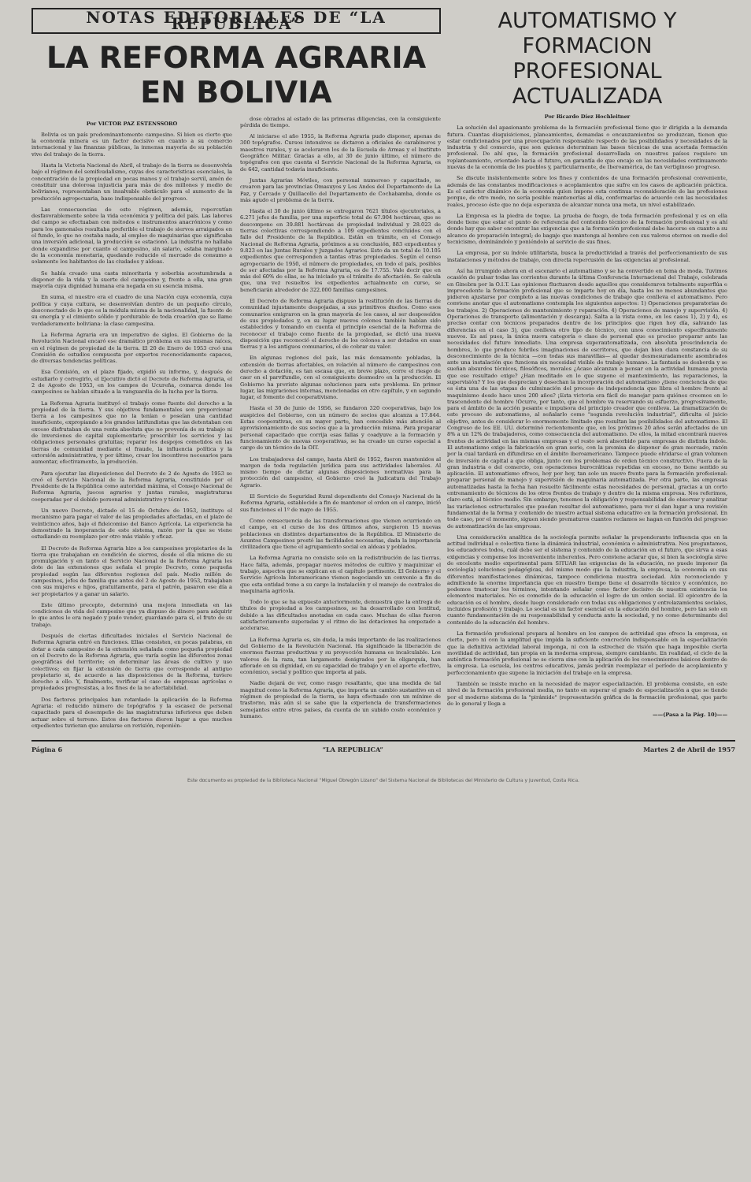NOTAS EDITORIALES DE “LA REPUBLICA”
LA REFORMA AGRARIA EN BOLIVIA
Por VICTOR PAZ ESTENSSORO
Bolivia es un país predominantemente campesino. Si bien es cierto que la economía minera es un factor decisivo en cuanto a su comercio internacional y las finanzas públicas, la inmensa mayoría de su población vive del trabajo de la tierra.
Hasta la Victoria Nacional de Abril, el trabajo de la tierra se desenvolvía bajo el régimen del semifeudalismo, cuyas dos características esenciales, la concentración de la propiedad en pocas manos y el trabajo servil, amén de constituir una dolorosa injusticia para más de dos millones y medio de bolivianos, representaban un insalvable obstáculo para el aumento de la producción agropecuaria, base indispensable del progreso.
Las consecuencias de este régimen, además, repercutían desfavorablemente sobre la vida económica y política del país. Las labores del campo se efectuaban con métodos e instrumentos anacrónicos y como para los gamonales resultaba preferible el trabajo de siervos arraigados en el fundo, lo que no costaba nada, al empleo de maquinarias que significaba una inversión adicional, la producción se estacionó. La industria no hallaba donde expandirse por cuanto el campesino, sin salario, estaba marginado de la economía monetaria, quedando reducido el mercado de consumo a solamente los habitantes de las ciudades y aldeas.
Se había creado una casta minoritaria y soberbia acostumbrada a disponer de la vida y la suerte del campesino y, frente a ella, una gran mayoría cuya dignidad humana era negada en su esencia misma.
En suma, el nuestro era el cuadro de una Nación cuya economía, cuya política y cuya cultura, se desenvolvían dentro de un pequeño círculo, desconectado de lo que es la médula misma de la nacionalidad, la fuente de su energía y el cimiento sólido y perdurable de toda creación que se llame verdaderamente boliviana: la clase campesina.
La Reforma Agraria era un imperativo de siglos. El Gobierno de la Revolución Nacional encaró ese dramático problema en sus mismas raíces, en el régimen de propiedad de la tierra. El 20 de Enero de 1953 creó una Comisión de estudios compuesta por expertos reconocidamente capaces, de diversas tendencias políticas.
Esa Comisión, en el plazo fijado, expidió su informe, y, después de estudiarlo y corregirlo, el Ejecutivo dictó el Decreto de Reforma Agraria, el 2 de Agosto de 1953, en los campos de Ucureña, comarca donde los campesinos se habían situado a la vanguardia de la lucha por la tierra.
La Reforma Agraria instituyó el trabajo como fuente del derecho a la propiedad de la tierra. Y sus objetivos fundamentales son proporcionar tierra a los campesinos que no la tenían o poseían una cantidad insuficiente, expropiando a los grandes latifundistas que las detentaban con exceso disfrutaban de una renta absoluta que no provenía de su trabajo ni de inversiones de capital suplementario; proscribir los servicios y las obligaciones personales gratuitas; reparar los despojos cometidos en las tierras de comunidad mediante el fraude, la influencia política y la extorsión administrativa, y por último, crear los incentivos necesarios para aumentar, efectivamente, la producción.
Para ejecutar las disposiciones del Decreto de 2 de Agosto de 1953 se creó el Servicio Nacional de la Reforma Agraria, constituido por el Presidente de la República como autoridad máxima, el Consejo Nacional de Reforma Agraria, jueces agrarios y juntas rurales, magistraturas cooperadas por el debido personal administrativo y técnico.
Un nuevo Decreto, dictado el 15 de Octubre de 1953, instituye el mecanismo para pagar el valor de las propiedades afectadas, en el plazo de veinticinco años, bajo el fideicomiso del Banco Agrícola. La experiencia ha demostrado la inoperancia de este sistema, razón por la que se viene estudiando su reemplazo por otro más viable y eficaz.
El Decreto de Reforma Agraria hizo a los campesinos propietarios de la tierra que trabajaban en condición de siervos, desde el día mismo de su promulgación y en tanto el Servicio Nacional de la Reforma Agraria les dote de las extensiones que señala el propio Decreto, como pequeña propiedad según las diferentes regiones del país. Medio millón de campesinos, jefes de familia que antes del 2 de Agosto de 1953, trabajaban con sus mujeres e hijos, gratuitamente, para el patrón, pasaron ese día a ser propietarios y a ganar un salario.
Este último precepto, determinó una mejora inmediata en las condiciones de vida del campesino que ya dispuso de dinero para adquirir lo que antes le era negado y pudo vender, guardando para sí, el fruto de su trabajo.
Después de ciertas dificultades iniciales el Servicio Nacional de Reforma Agraria entró en funciones. Ellas consisten, en pocas palabras, en dotar a cada campesino de la extensión señalada como pequeña propiedad en el Decreto de la Reforma Agraria, que varía según las diferentes zonas geográficas del territorio; en determinar las áreas de cultivo y uso colectivos; en fijar la extensión de tierra que corresponde al antiguo propietario si, de acuerdo a las disposiciones de la Reforma, tuviere derecho a ello. Y, finalmente, verificar el caso de empresas agrícolas o propiedades progresistas, a los fines de la no afectabilidad.
Dos factores principales han retardado la aplicación de la Reforma Agraria: el reducido número de topógrafos y la escasez de personal capacitado para el desempeño de las magistraturas inferiores que deben actuar sobre el terreno. Estos dos factores dieron lugar a que muchos expedientes tuvieran que anularse en revisión, reponién-
dose obrados al estado de las primeras diligencias, con la consiguiente pérdida de tiempo.
Al iniciarse el año 1955, la Reforma Agraria pudo disponer, apenas de 300 topógrafos. Cursos intensivos se dictaron a oficiales de carabineros y maestros rurales, y se aceleraron los de la Escuela de Armas y el Instituto Geográfico Militar. Gracias a ello, al 30 de junio último, el número de topógrafos con que cuenta el Servicio Nacional de la Reforma Agraria, es de 642, cantidad todavía insuficiente.
Juntas Agrarias Móviles, con personal numeroso y capacitado, se crearon para las provincias Omasuyos y Los Andes del Departamento de La Paz, y Cercado y Quillacollo del Departamento de Cochabamba, donde es más agudo el problema de la tierra.
Hasta el 30 de junio último se entregaron 7621 títulos ejecutoriales, a 6.271 jefes de familia, por una superficie total de 67.904 hectáreas, que se descompone en 39.881 hectáreas de propiedad individual y 28.023 de tierras colectivas correspondiendo a 109 expedientes concluidos con el fallo del Presidente de la República. Están en trámite, en el Consejo Nacional de Reforma Agraria, próximos a su conclusión, 883 expedientes y 9.823 en las Juntas Rurales y Juzgados Agrarios. Esto da un total de 10.105 expedientes que corresponden a tantas otras propiedades. Según el censo agropecuario de 1950, el número de propiedades, en todo el país, posibles de ser afectadas por la Reforma Agraria, es de 17.755. Vale decir que en más del 60% de ellas, se ha iniciado ya el trámite de afectación. Se calcula que, una vez resueltos los expedientes actualmente en curso, se beneficiarán alrededor de 322.000 familias campesinos.
El Decreto de Reforma Agraria dispuso la restitución de las tierras de comunidad injustamente despojadas, a sus primitivos dueños. Como esos comunarios emigraron en la gran mayoría de los casos, al ser desposeídos de sus propiedades y, en su lugar nuevos colones también habían sido establecidos y tomando en cuenta el principio esencial de la Reforma de reconocer el trabajo como fuente de la propiedad, se dictó una nueva disposición que reconoció el derecho de los colonos a ser dotados en esas tierras y a los antiguos comunarios, el de cobrar su valor.
En algunas regiones del país, las más densamente pobladas, la extensión de tierras afectables, en relación al número de campesinos con derecho a dotación, es tan escasa que, en breve plazo, corre el riesgo de caer en el parvifundio, con el consiguiente desmedro en la producción. El Gobierno ha previsto algunas soluciones para este problema. En primer lugar, las migraciones internas, mencionadas en otro capítulo, y en segundo lugar, el fomento del cooperativismo.
Hasta el 30 de Junio de 1956, se fundaron 320 cooperativas, bajo los auspicios del Gobierno, con un número de socios que alcanza a 17.844. Estas cooperativas, en su mayor parte, han concedido más atención al aprovisionamiento de sus socios que a la producción misma. Para preparar personal capacitado que corrija esas fallas y coadyuve a la formación y funcionamiento de nuevas cooperativas, se ha creado un curso especial a cargo de un técnico de la OIT.
Los trabajadores del campo, hasta Abril de 1952, fueron mantenidos al margen de toda regulación jurídica para sus actividades laborales. Al mismo tiempo de dictar algunas disposiciones normativas para la protección del campesino, el Gobierno creó la Judicatura del Trabajo Agrario.
El Servicio de Seguridad Rural dependiente del Consejo Nacional de la Reforma Agraria, establecido a fin de mantener el orden en el campo, inició sus funciones el 1º de mayo de 1955.
Como consecuencia de las transformaciones que vienen ocurriendo en el campo, en el curso de los dos últimos años, surgieron 15 nuevas poblaciones en distintos departamentos de la República. El Ministerio de Asuntos Campesinos prestó las facilidades necesarias, dada la importancia civilizadora que tiene el agrupamiento social en aldeas y poblados.
La Reforma Agraria no consiste solo en la redistribución de las tierras. Hace falta, además, propagar nuevos métodos de cultivo y maquinizar el trabajo, aspectos que se explican en el capítulo pertinente. El Gobierno y el Servicio Agrícola Interamericano vienen negociando un convenio a fin de que esta entidad tome a su cargo la instalación y el manejo de centrales de maquinaria agrícola.
Todo lo que se ha expuesto anteriormente, demuestra que la entrega de títulos de propiedad a los campesinos, se ha desarrollado con lentitud, debido a las dificultades anotadas en cada caso. Muchas de ellas fueron satisfactoriamente superadas y el ritmo de las dotaciones ha empezado a acelerarse.
La Reforma Agraria es, sin duda, la más importante de las realizaciones del Gobierno de la Revolución Nacional. Ha significado la liberación de enormes fuerzas productivas y su proyección humana es incalculable. Los valores de la raza, tan largamente denigrados por la oligarquía, han aflorado en su dignidad, en su capacidad de trabajo y en el aporte efectivo, económico, social y político que importa al país.
Nadie dejará de ver, como rasgo resaltante, que una medida de tal magnitud como la Reforma Agraria, que importa un cambio sustantivo en el régimen de propiedad de la tierra, se haya efectuado con un mínimo de trastorno, más aún si se sabe que la experiencia de transformaciones semejantes entre otros países, da cuenta de un subido costo económico y humano.
AUTOMATISMO Y FORMACION PROFESIONAL ACTUALIZADA
Por Ricardo Díez Hochleitner
La solución del apasionante problema de la formación profesional tiene que ir dirigida a la demanda futura. Cuantas disquisiciones, planeamientos, demandas o encauzamientos se produzcan, tienen que estar condicionados por una preocupación responsable respecto de las posibilidades y necesidades de la industria y del comercio, que son quienes determinan las bases técnicas de una acertada formación profesional. De ahí que, la formación profesional desarrollada en nuestros países requiere un replanteamiento, orientado hacia el futuro, en garantía de que encaje en las necesidades continuamente nuevas de la economía de los pueblos y, particularmente, de Iberoamérica, de tan vertiginoso progreso.
Se discute insistentemente sobre los fines y contenidos de una formación profesional conveniente, además de las constantes modificaciones o acoplamientos que sufre en los casos de aplicación práctica. Es el carácter dinámico de la economía quien impone esta continua reconsideración de las profesiones porque, de otro modo, no sería posible mantenerlas al día, conformarlas de acuerdo con las necesidades reales, proceso éste que no deja esperanza de alcanzar nunca una meta, un nivel estabilizado.
La Empresa es la piedra de toque. La prueba de fuego, de toda formación profesional y es en ella donde tiene que estar el punto de referencia del contenido técnico de la formación profesional y es ahí donde hay que saber encontrar las exigencias que a la formación profesional debe hacerse en cuanto a su alcance de preparación integral; de bagaje que mantenga al hombre con sus valores eternos en medio del tecnicismo, dominándolo y poniéndolo al servicio de sus fines.
La empresa, por su índole utilitarista, busca la productividad a través del perfeccionamiento de sus instalaciones y métodos de trabajo, con directa repercusión de las exigencias al profesional.
Así ha irrumpido ahora en el escenario el automatismo y se ha convertido en tema de moda. Tuvimos ocasión de pulsar todas las corrientes durante la última Conferencia Internacional del Trabajo, celebrada en Ginebra por la O.I.T. Las opiniones fluctuaron desde aquellos que consideraron totalmente superflúa e improcedente la formación profesional que se imparte hoy en día, hasta los no menos abundantes que pidieron ajustarse por completo a las nuevas condiciones de trabajo que conlleva el automatismo. Pero conviene anotar que el automatismo contempla los siguientes aspectos: 1) Operaciones preparatorias de los trabajos. 2) Operaciones de mantenimiento y reparación. 4) Operaciones de manejo y supervisión. 4) Operaciones de transporte (alimentación y descarga). Salta a la vista como, en los casos 1), 2) y 4), es preciso contar con técnicos preparados dentro de los principios que rigen hoy día, salvando las diferencias en el caso 3), que conlleva otro tipo de técnico, con unos conocimiento específicamente nuevos. Es así pues, la única nueva categoría o clase de personal que es preciso preparar ante las necesidades del futuro inmediato. Una empresa superautomatizada, con absoluta prescindencia de hombres, lo que produce febriles imaginaciones de escritores, que dejan bien clara constancia de su desconocimiento de la técnica —con todas sus maravillas— al quedar desmesuradamente asombrados ante una instalación que funciona sin necesidad visible de trabajo humano. La fantasía se desborda y se sueñan absurdos técnicos, filosóficos, morales ¿Acaso alcanzan a pensar en la actividad humana previa que ese resultado exige? ¿Han meditado en lo que supone el mantenimiento, las reparaciones, la supervisión? Y los que desprecian y desechan la incorporación del automatismo ¿tiene conciencia de que es ésta una de las etapas de culminación del proceso de independencia que libra el hombre frente al maquinismo desde hace unos 200 años? ¡Esta victoria era fácil de manejar para quiénes creemos en lo trascendente del hombre !Ocurre, por tanto, que el hombre va reservando su esfuerzo, progresivamente, para el ámbito de la acción pesante e impulsora del principio creador que conlleva. La dramatización de este proceso de automatismo, al señalarlo como "segunda revolución industrial", dificulta el juicio objetivo, antes de considerar lo enormemente limitado que resultan las posibilidades del automatismo. El Congreso de los EE. UU. determinó recientemente que, en los próximos 20 años serán afectados de un 8% a un 12% de trabajadores, como consecuencia del automatismo. De ellos, la mitad encontrará nuevos frentes de actividad en las mismas empresas y el resto será absorbido para empresas de distinta índole. El automatismo exige la fabricación en gran serie, con la premisa de disponer de gran mercado, razón por la cual tardará en difundirse en el ámbito iberoamericano. Tampoco puede olvidarse el gran volumen de inversión de capital a que obliga, junto con los problemas de orden técnico constructivo. Fuera de la gran industria o del comercio, con operaciones burocráticas repetidas en exceso, no tiene sentido su aplicación. El automatismo ofrece, hoy por hoy, tan solo un nuevo frente para la formación profesional: preparar personal de manejo y supervisión de maquinaria automatizada. Por otra parte, las empresas automatizadas hasta la fecha han resuelto fácilmente estas necesidades de personal, gracias a un corto entrenamiento de técnicos de los otros frentes de trabajo y dentro de la misma empresa. Nos referimos, claro está, al técnico medio. Sin embargo, tenemos la obligación y responsabilidad de observar y analizar las variaciones estructurales que puedan resultar del automatismo, para ver si dan lugar a una revisión fundamental de la forma y contenido de nuestro actual sistema educativo en la formación profesional. En todo caso, por el momento, siguen siendo prematuros cuantos reclamos se hagan en función del progreso de automatización de las empresas.
Una consideración analítica de la sociología permite señalar la preponderante influencia que en la actitud individual o colectiva tiene la dinámica industrial, económica o administrativa. Nos preguntamos, los educadores todos, cuál debe ser el sistema y contenido de la educación en el futuro, que sirva a esas exigencias y compense los inconveniente inherentes. Pero conviene aclarar que, si bien la sociología sirve de excelente medio experimental para SITUAR las exigencias de la educación, no puede imponer (la sociología) soluciones pedagógicas, del mismo modo que la industria, la empresa, la economía en sus diferentes manifestaciones dinámicas, tampoco condiciona nuestra sociedad. Aún reconociendo y admitiendo la enorme importancia que en nuestro tiempo tiene el desarrollo técnico y económico, no podemos trastocar los términos, intentando señalar como factor decisivo de nuestra existencia los elementos materiales. No es cometido de la educación el logro de un orden social. El epicentro de la educación es el hombre, desde luego considerado con todas sus obligaciones y entrelazamientos sociales, incluidos profesión y trabajo. Lo social es un factor esencial en la educación del hombre, pero tan solo en cuanto fundamentación de su responsabilidad y conducta ante la sociedad, y no como determinante del contenido de la educación del hombre.
La formación profesional prepara al hombre en los campos de actividad que ofrece la empresa, es cierto, pero ni con la amplitud que impida la suficiente concreción indispensable en la especialización que la definitiva actividad laboral imponga, ni con la estrechez de visión que haga imposible cierta movilidad de actividad, tan propia en la moderna empresa, siempre cambiante. En realidad, el ciclo de la auténtica formación profesional no se cierra sino con la aplicación de los conocimientos básicos dentro de la empresa. La escuela, los centros educativos, jamás podrán reemplazar el período de acoplamiento y perfeccionamiento que supone la iniciación del trabajo en la empresa.
También se insiste mucho en la necesidad de mayor especialización. El problema consiste, en este nivel de la formación profesional media, no tanto en superar el grado de especialización a que se tiende por el moderno sistema de la "pirámide" (representación gráfica de la formación profesional, que parte de lo general y llega a
——(Pasa a la Pág. 10)——
Página 6 “LA REPUBLICA” Martes 2 de Abril de 1957
Este documento es propiedad de la Biblioteca Nacional "Miguel Obregón Lizano" del Sistema Nacional de Bibliotecas del Ministerio de Cultura y Juventud, Costa Rica.